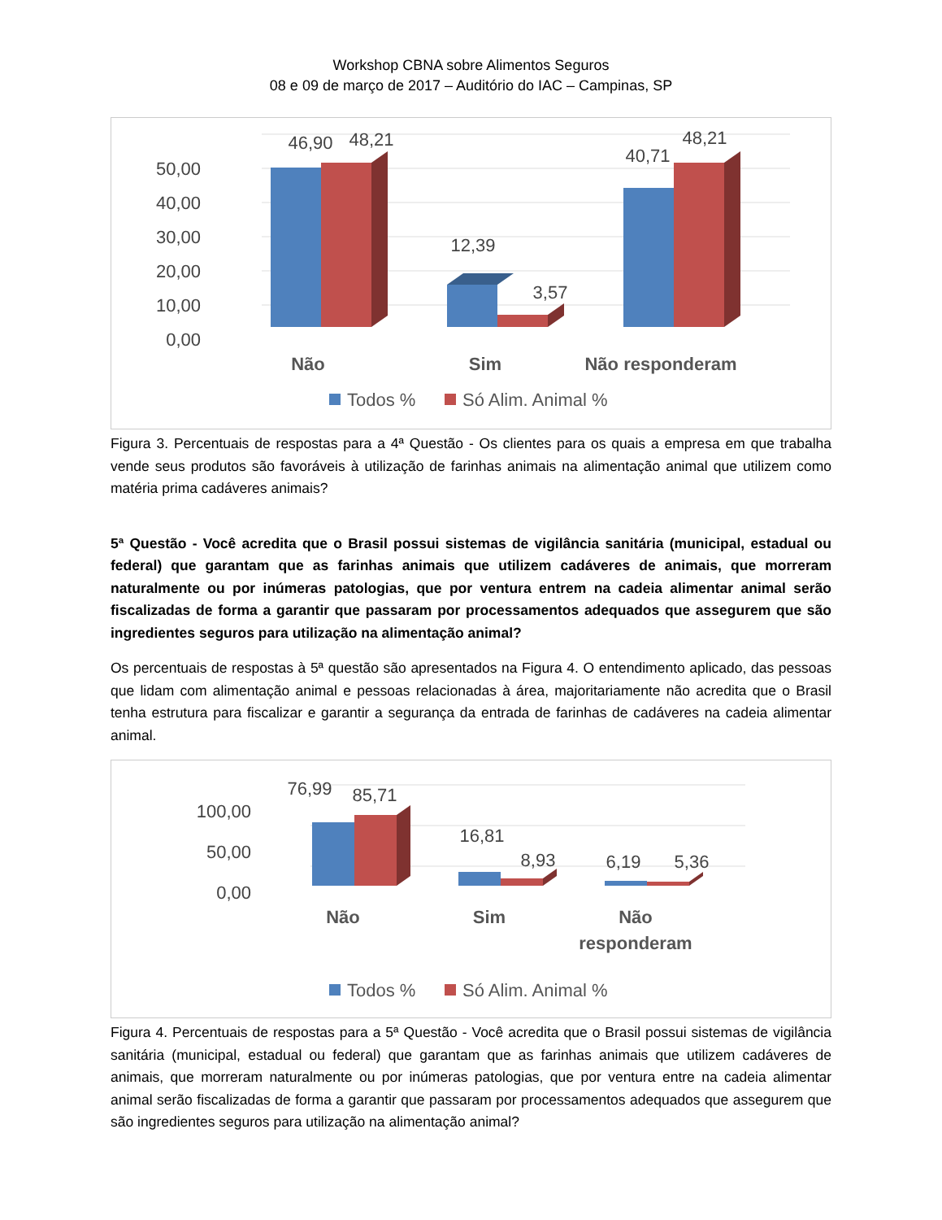Workshop CBNA sobre Alimentos Seguros
08 e 09 de março de 2017 – Auditório do IAC – Campinas, SP
50,00
40,00
30,00
20,00
10,00
0,00
46,90
48,21
12,39
3,57
40,71
48,21
Não
Sim
Não responderam
Todos %
Só Alim. Animal %
Figura 3. Percentuais de respostas para a 4ª Questão - Os clientes para os quais a empresa em que trabalha vende seus produtos são favoráveis à utilização de farinhas animais na alimentação animal que utilizem como matéria prima cadáveres animais?
5ª Questão - Você acredita que o Brasil possui sistemas de vigilância sanitária (municipal, estadual ou federal) que garantam que as farinhas animais que utilizem cadáveres de animais, que morreram naturalmente ou por inúmeras patologias, que por ventura entrem na cadeia alimentar animal serão fiscalizadas de forma a garantir que passaram por processamentos adequados que assegurem que são ingredientes seguros para utilização na alimentação animal?
Os percentuais de respostas à 5ª questão são apresentados na Figura 4. O entendimento aplicado, das pessoas que lidam com alimentação animal e pessoas relacionadas à área, majoritariamente não acredita que o Brasil tenha estrutura para fiscalizar e garantir a segurança da entrada de farinhas de cadáveres na cadeia alimentar animal.
100,00
50,00
0,00
76,99
85,71
16,81
8,93
6,19
5,36
Não
Sim
Não
responderam
Todos %
Só Alim. Animal %
Figura 4. Percentuais de respostas para a 5ª Questão - Você acredita que o Brasil possui sistemas de vigilância sanitária (municipal, estadual ou federal) que garantam que as farinhas animais que utilizem cadáveres de animais, que morreram naturalmente ou por inúmeras patologias, que por ventura entre na cadeia alimentar animal serão fiscalizadas de forma a garantir que passaram por processamentos adequados que assegurem que são ingredientes seguros para utilização na alimentação animal?